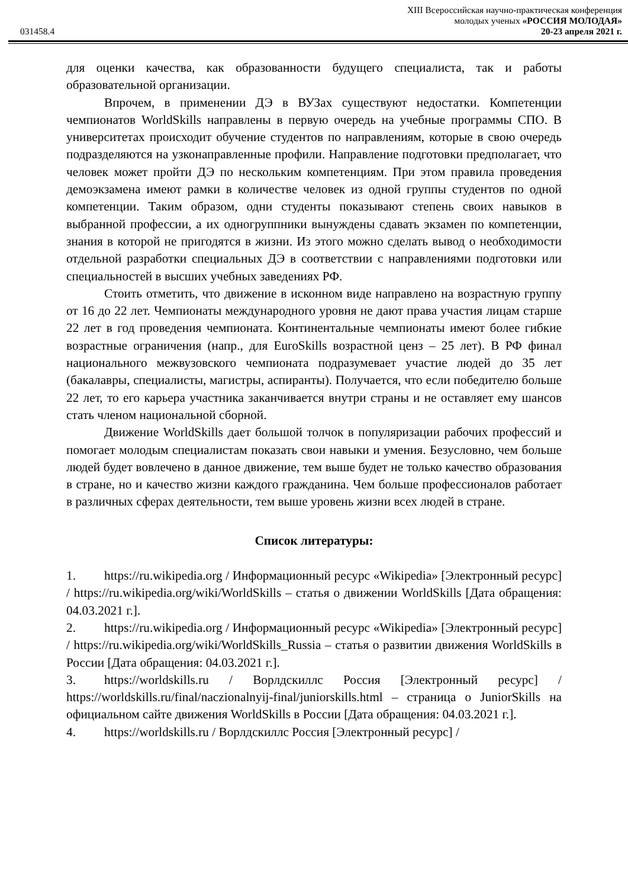XIII Всероссийская научно-практическая конференция
молодых ученых «РОССИЯ МОЛОДАЯ»
031458.4 20-23 апреля 2021 г.
для оценки качества, как образованности будущего специалиста, так и работы образовательной организации.
Впрочем, в применении ДЭ в ВУЗах существуют недостатки. Компетенции чемпионатов WorldSkills направлены в первую очередь на учебные программы СПО. В университетах происходит обучение студентов по направлениям, которые в свою очередь подразделяются на узконаправленные профили. Направление подготовки предполагает, что человек может пройти ДЭ по нескольким компетенциям. При этом правила проведения демоэкзамена имеют рамки в количестве человек из одной группы студентов по одной компетенции. Таким образом, одни студенты показывают степень своих навыков в выбранной профессии, а их одногруппники вынуждены сдавать экзамен по компетенции, знания в которой не пригодятся в жизни. Из этого можно сделать вывод о необходимости отдельной разработки специальных ДЭ в соответствии с направлениями подготовки или специальностей в высших учебных заведениях РФ.
Стоить отметить, что движение в исконном виде направлено на возрастную группу от 16 до 22 лет. Чемпионаты международного уровня не дают права участия лицам старше 22 лет в год проведения чемпионата. Континентальные чемпионаты имеют более гибкие возрастные ограничения (напр., для EuroSkills возрастной ценз – 25 лет). В РФ финал национального межвузовского чемпионата подразумевает участие людей до 35 лет (бакалавры, специалисты, магистры, аспиранты). Получается, что если победителю больше 22 лет, то его карьера участника заканчивается внутри страны и не оставляет ему шансов стать членом национальной сборной.
Движение WorldSkills дает большой толчок в популяризации рабочих профессий и помогает молодым специалистам показать свои навыки и умения. Безусловно, чем больше людей будет вовлечено в данное движение, тем выше будет не только качество образования в стране, но и качество жизни каждого гражданина. Чем больше профессионалов работает в различных сферах деятельности, тем выше уровень жизни всех людей в стране.
Список литературы:
1. https://ru.wikipedia.org / Информационный ресурс «Wikipedia» [Электронный ресурс] / https://ru.wikipedia.org/wiki/WorldSkills – статья о движении WorldSkills [Дата обращения: 04.03.2021 г.].
2. https://ru.wikipedia.org / Информационный ресурс «Wikipedia» [Электронный ресурс] / https://ru.wikipedia.org/wiki/WorldSkills_Russia – статья о развитии движения WorldSkills в России [Дата обращения: 04.03.2021 г.].
3. https://worldskills.ru / Ворлдскиллс Россия [Электронный ресурс] / https://worldskills.ru/final/naczionalnyij-final/juniorskills.html – страница о JuniorSkills на официальном сайте движения WorldSkills в России [Дата обращения: 04.03.2021 г.].
4. https://worldskills.ru / Ворлдскиллс Россия [Электронный ресурс] /